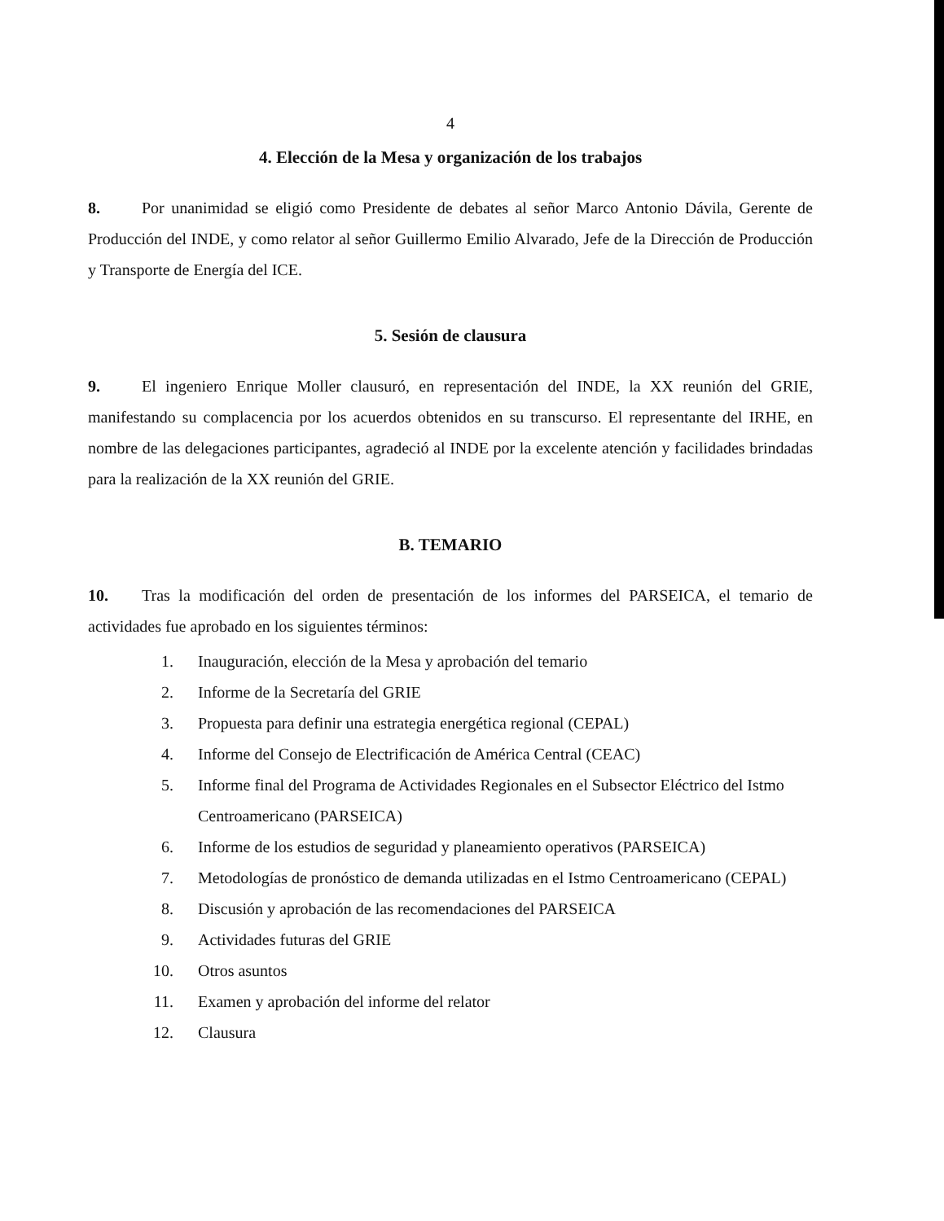4
4. Elección de la Mesa y organización de los trabajos
8. Por unanimidad se eligió como Presidente de debates al señor Marco Antonio Dávila, Gerente de Producción del INDE, y como relator al señor Guillermo Emilio Alvarado, Jefe de la Dirección de Producción y Transporte de Energía del ICE.
5. Sesión de clausura
9. El ingeniero Enrique Moller clausuró, en representación del INDE, la XX reunión del GRIE, manifestando su complacencia por los acuerdos obtenidos en su transcurso. El representante del IRHE, en nombre de las delegaciones participantes, agradeció al INDE por la excelente atención y facilidades brindadas para la realización de la XX reunión del GRIE.
B. TEMARIO
10. Tras la modificación del orden de presentación de los informes del PARSEICA, el temario de actividades fue aprobado en los siguientes términos:
1. Inauguración, elección de la Mesa y aprobación del temario
2. Informe de la Secretaría del GRIE
3. Propuesta para definir una estrategia energética regional (CEPAL)
4. Informe del Consejo de Electrificación de América Central (CEAC)
5. Informe final del Programa de Actividades Regionales en el Subsector Eléctrico del Istmo Centroamericano (PARSEICA)
6. Informe de los estudios de seguridad y planeamiento operativos (PARSEICA)
7. Metodologías de pronóstico de demanda utilizadas en el Istmo Centroamericano (CEPAL)
8. Discusión y aprobación de las recomendaciones del PARSEICA
9. Actividades futuras del GRIE
10. Otros asuntos
11. Examen y aprobación del informe del relator
12. Clausura